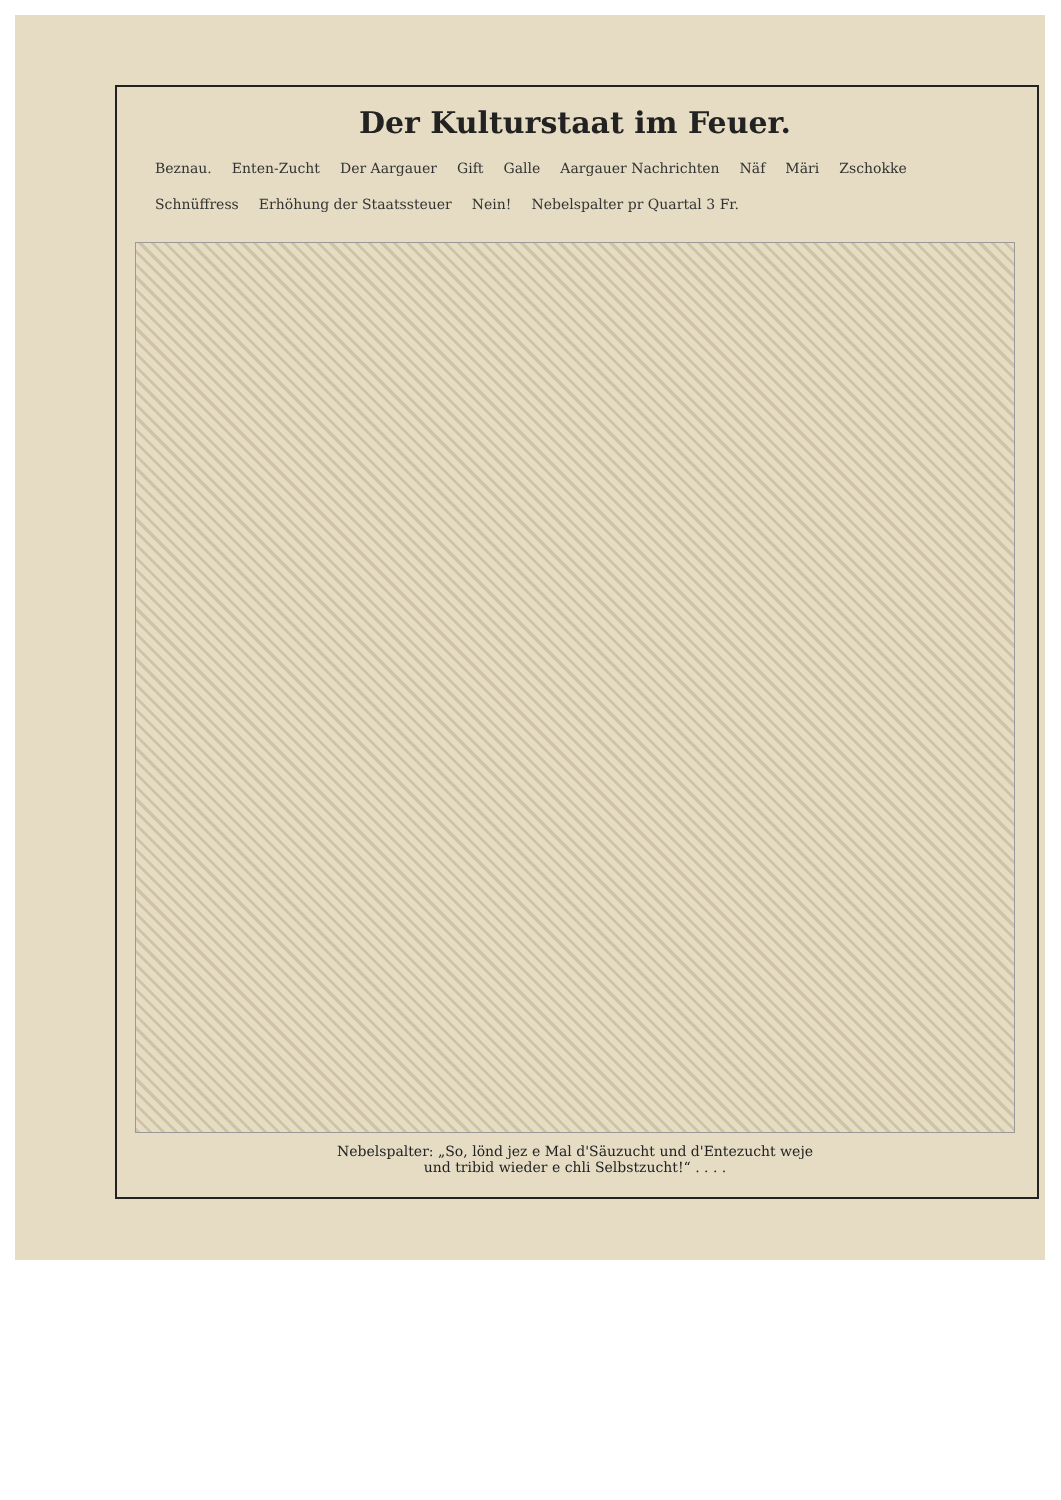Der Kulturstaat im Feuer.
Beznau. Enten-Zucht Der Aargauer Gift Galle Aargauer Nachrichten Näf Märi Zschokke Schnüffress Erhöhung der Staatssteuer Nein! Nebelspalter pr Quartal 3 Fr.
Nebelspalter: „So, lönd jez e Mal d'Säuzucht und d'Entezucht weje
und tribid wieder e chli Selbstzucht!“ . . . .